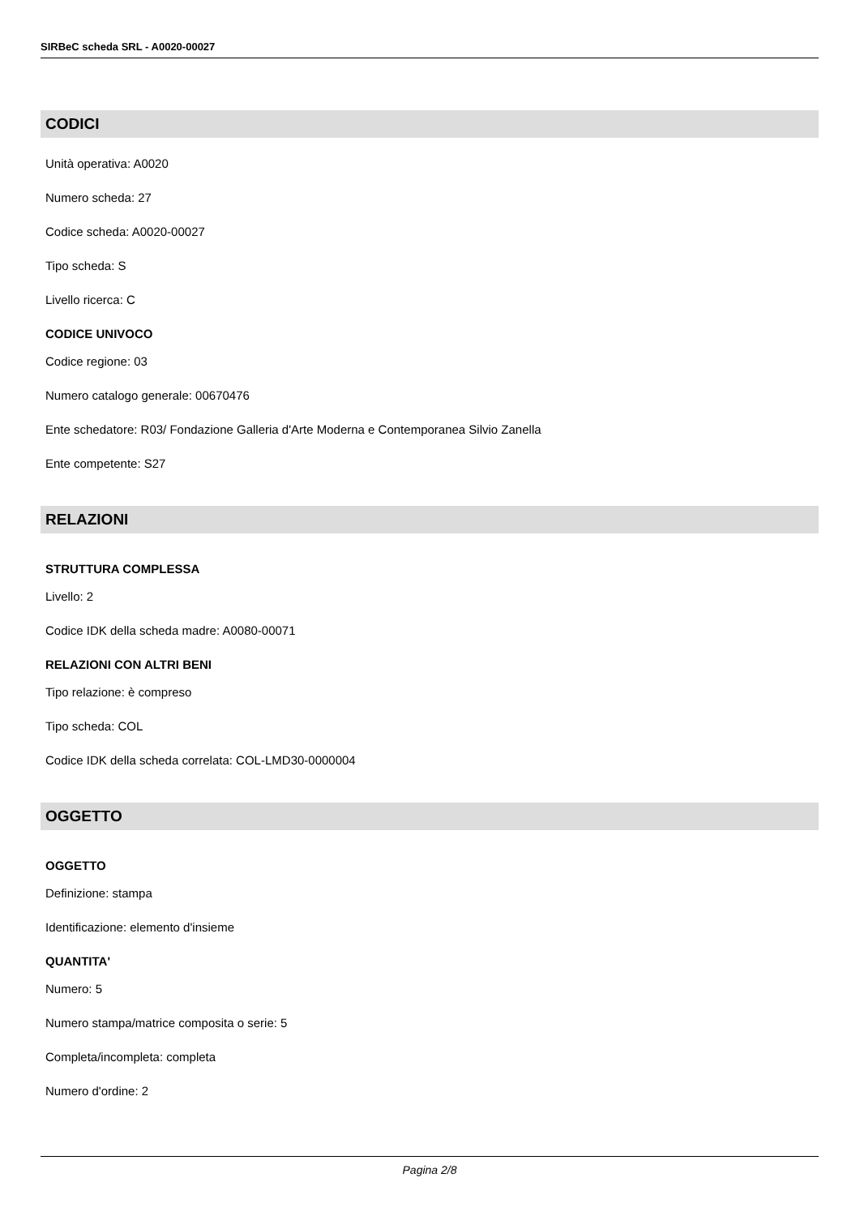SIRBeC scheda SRL - A0020-00027
CODICI
Unità operativa: A0020
Numero scheda: 27
Codice scheda: A0020-00027
Tipo scheda: S
Livello ricerca: C
CODICE UNIVOCO
Codice regione: 03
Numero catalogo generale: 00670476
Ente schedatore: R03/ Fondazione Galleria d'Arte Moderna e Contemporanea Silvio Zanella
Ente competente: S27
RELAZIONI
STRUTTURA COMPLESSA
Livello: 2
Codice IDK della scheda madre: A0080-00071
RELAZIONI CON ALTRI BENI
Tipo relazione: è compreso
Tipo scheda: COL
Codice IDK della scheda correlata: COL-LMD30-0000004
OGGETTO
OGGETTO
Definizione: stampa
Identificazione: elemento d'insieme
QUANTITA'
Numero: 5
Numero stampa/matrice composita o serie: 5
Completa/incompleta: completa
Numero d'ordine: 2
Pagina 2/8